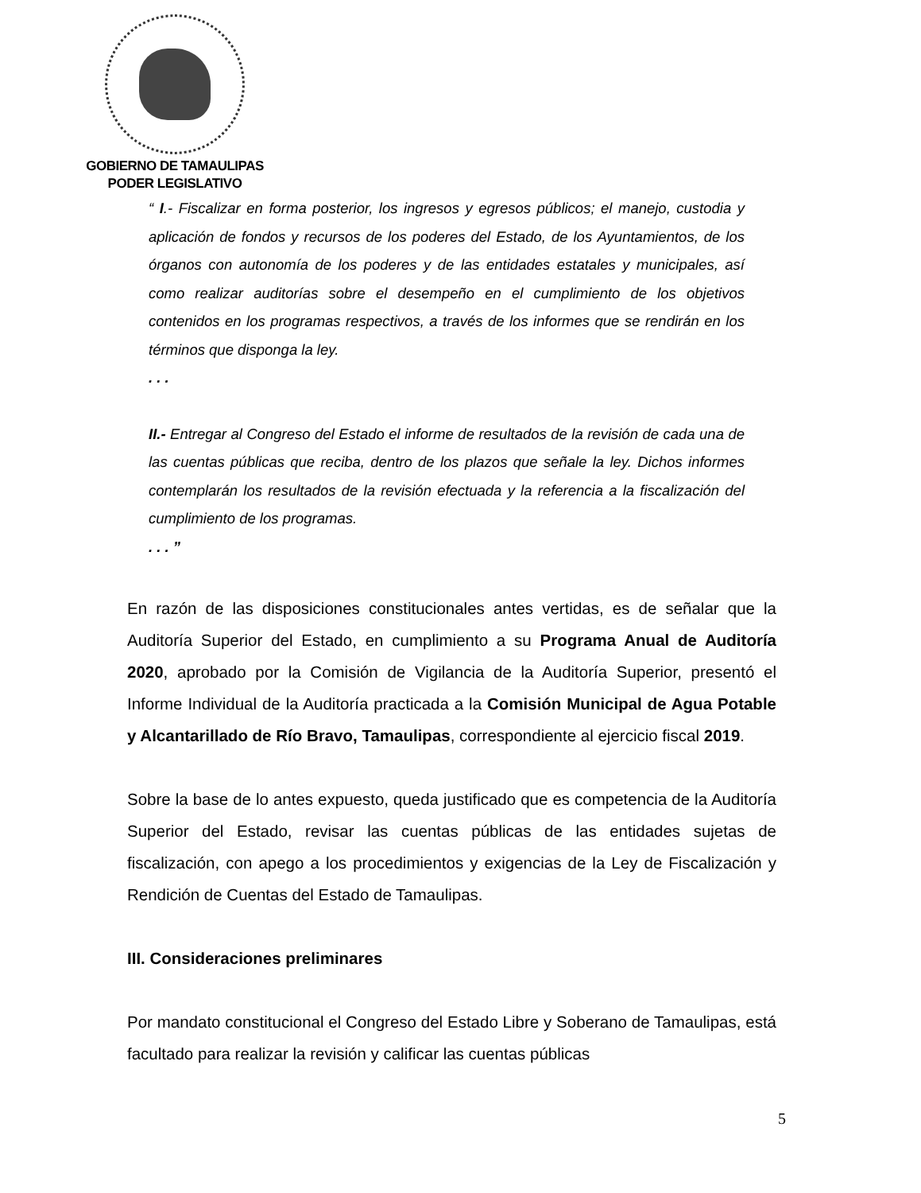GOBIERNO DE TAMAULIPAS
PODER LEGISLATIVO
“ I.- Fiscalizar en forma posterior, los ingresos y egresos públicos; el manejo, custodia y aplicación de fondos y recursos de los poderes del Estado, de los Ayuntamientos, de los órganos con autonomía de los poderes y de las entidades estatales y municipales, así como realizar auditorías sobre el desempeño en el cumplimiento de los objetivos contenidos en los programas respectivos, a través de los informes que se rendirán en los términos que disponga la ley.
. . .
II.- Entregar al Congreso del Estado el informe de resultados de la revisión de cada una de las cuentas públicas que reciba, dentro de los plazos que señale la ley. Dichos informes contemplarán los resultados de la revisión efectuada y la referencia a la fiscalización del cumplimiento de los programas.
. . . ”
En razón de las disposiciones constitucionales antes vertidas, es de señalar que la Auditoría Superior del Estado, en cumplimiento a su Programa Anual de Auditoría 2020, aprobado por la Comisión de Vigilancia de la Auditoría Superior, presentó el Informe Individual de la Auditoría practicada a la Comisión Municipal de Agua Potable y Alcantarillado de Río Bravo, Tamaulipas, correspondiente al ejercicio fiscal 2019.
Sobre la base de lo antes expuesto, queda justificado que es competencia de la Auditoría Superior del Estado, revisar las cuentas públicas de las entidades sujetas de fiscalización, con apego a los procedimientos y exigencias de la Ley de Fiscalización y Rendición de Cuentas del Estado de Tamaulipas.
III. Consideraciones preliminares
Por mandato constitucional el Congreso del Estado Libre y Soberano de Tamaulipas, está facultado para realizar la revisión y calificar las cuentas públicas
5